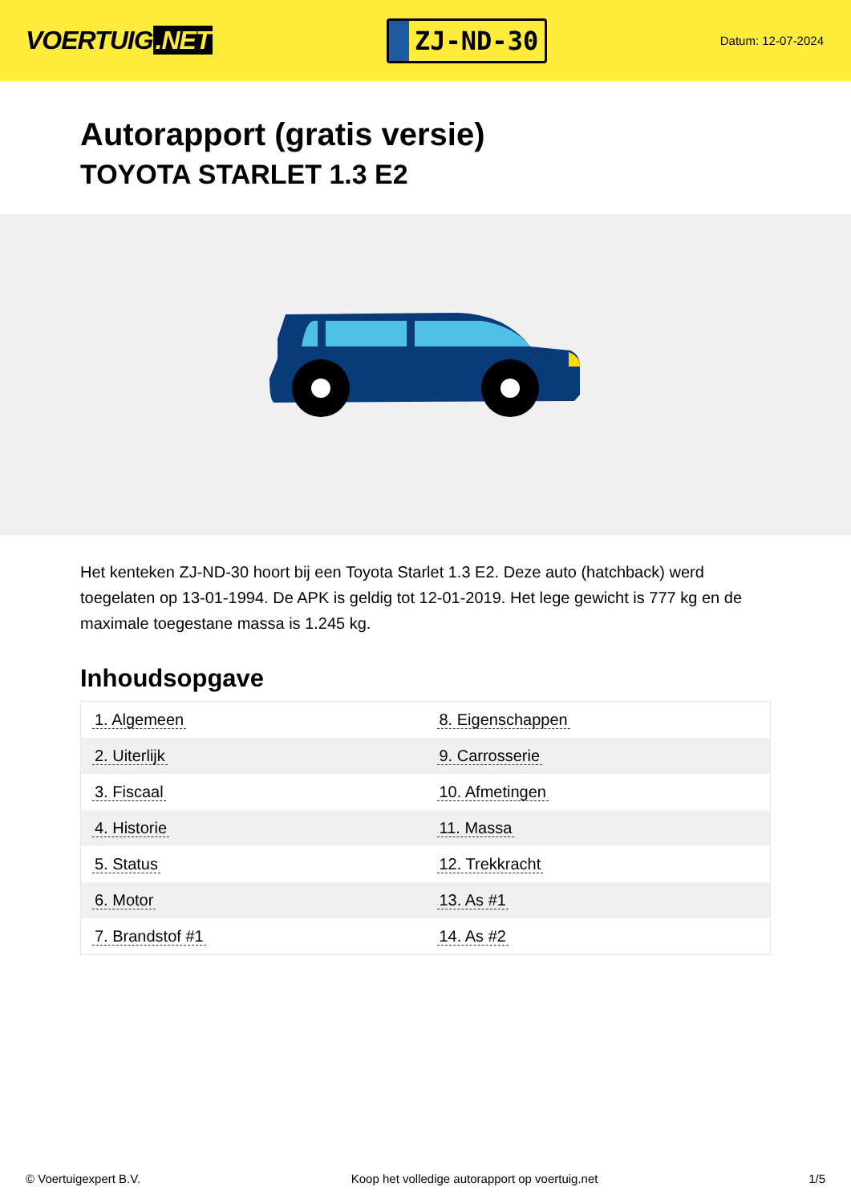VOERTUIG.NET
ZJ-ND-30
Datum: 12-07-2024
Autorapport (gratis versie)
TOYOTA STARLET 1.3 E2
Het kenteken ZJ-ND-30 hoort bij een Toyota Starlet 1.3 E2. Deze auto (hatchback) werd toegelaten op 13-01-1994. De APK is geldig tot 12-01-2019. Het lege gewicht is 777 kg en de maximale toegestane massa is 1.245 kg.
Inhoudsopgave
| 1. Algemeen | 8. Eigenschappen |
| 2. Uiterlijk | 9. Carrosserie |
| 3. Fiscaal | 10. Afmetingen |
| 4. Historie | 11. Massa |
| 5. Status | 12. Trekkracht |
| 6. Motor | 13. As #1 |
| 7. Brandstof #1 | 14. As #2 |
© Voertuigexpert B.V. Koop het volledige autorapport op voertuig.net 1/5